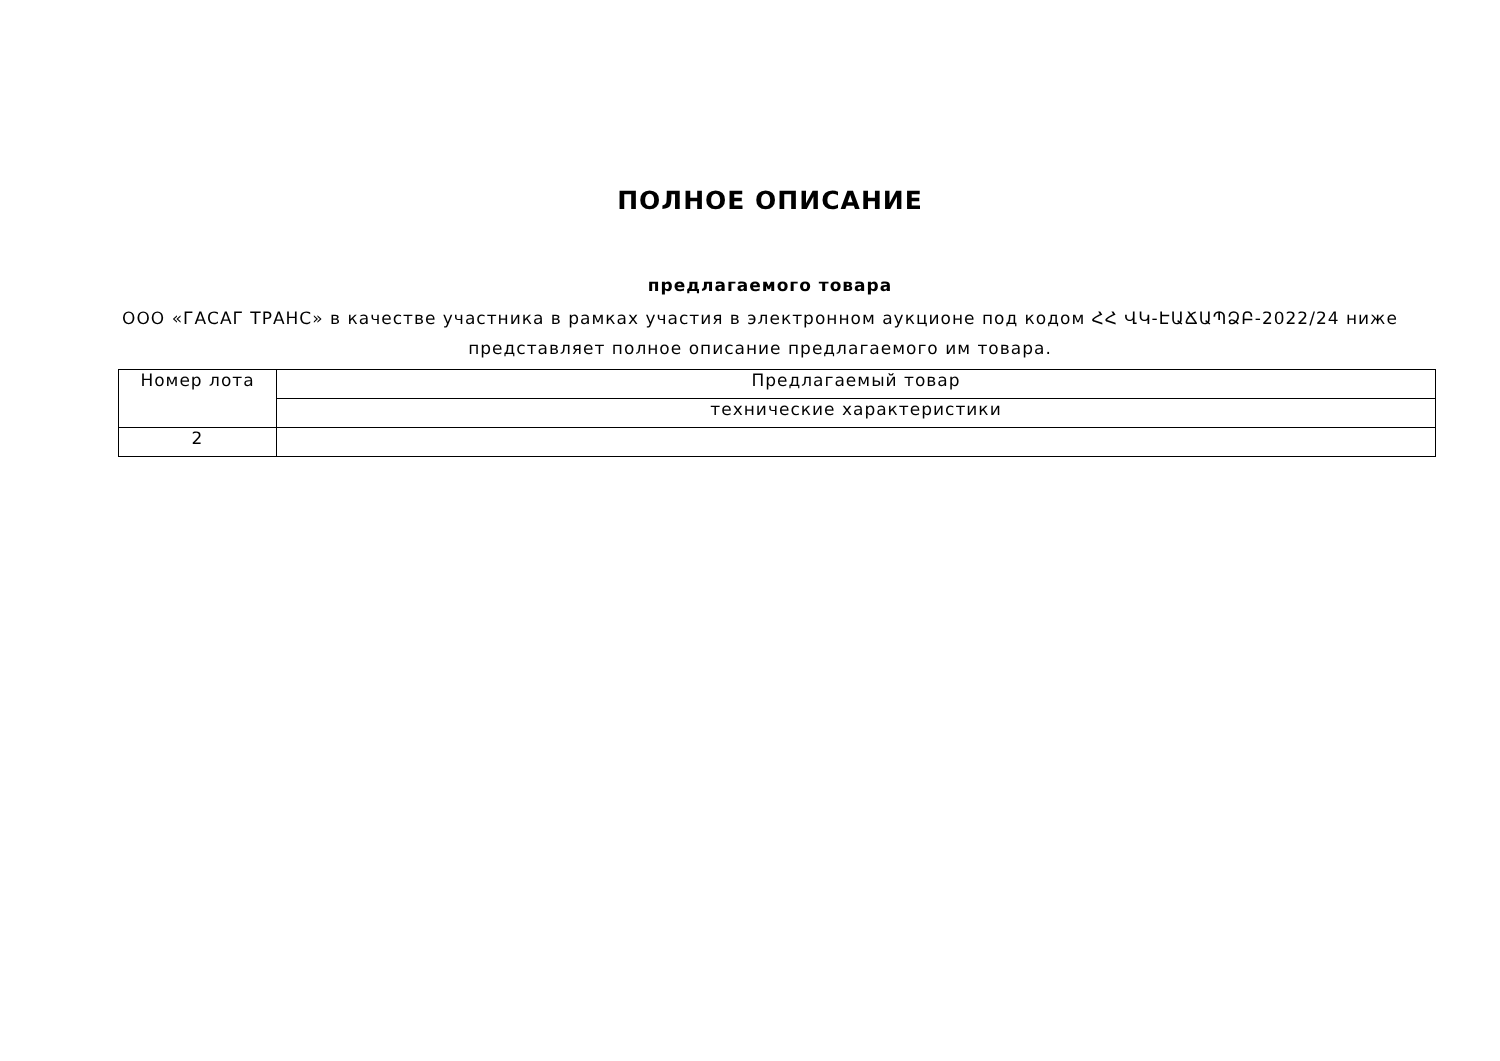ПОЛНОЕ ОПИСАНИЕ
предлагаемого товара
ООО «ГАСАГ ТРАНС» в качестве участника в рамках участия в электронном аукционе под кодом ՀՀ ՎԿ-ԷԱՃԱՊՁԲ-2022/24 ниже представляет полное описание предлагаемого им товара.
| Номер лота | Предлагаемый товар |
| --- | --- |
| | технические характеристики |
| 2 | |